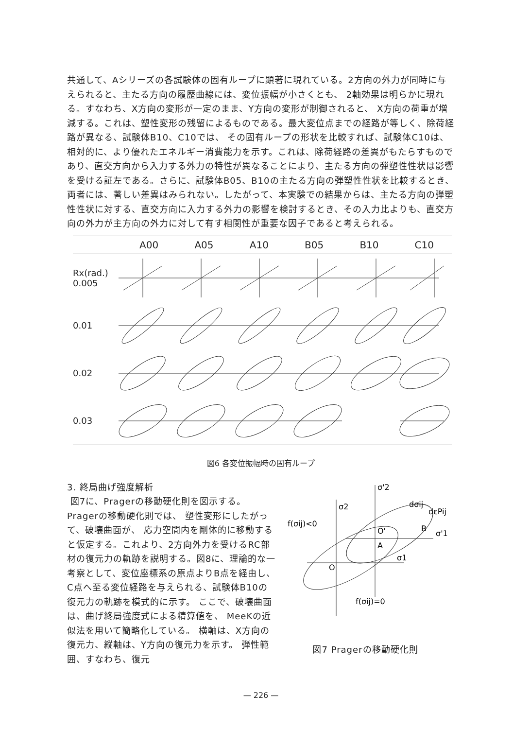共通して、Aシリーズの各試験体の固有ループに顕著に現れている。2方向の外力が同時に与えられると、主たる方向の履歴曲線には、変位振幅が小さくとも、 2軸効果は明らかに現れる。すなわち、X方向の変形が一定のまま、Y方向の変形が制御されると、 X方向の荷重が増減する。これは、塑性変形の残留によるものである。最大変位点までの経路が等しく、除荷経路が異なる、試験体B10、C10では、 その固有ループの形状を比較すれば、試験体C10は、相対的に、より優れたエネルギー消費能力を示す。これは、除荷経路の差異がもたらすものであり、直交方向から入力する外力の特性が異なることにより、主たる方向の弾塑性性状は影響を受ける証左である。さらに、試験体B05、B10の主たる方向の弾塑性性状を比較するとき、両者には、著しい差異はみられない。したがって、本実験での結果からは、主たる方向の弾塑性性状に対する、直交方向に入力する外力の影響を検討するとき、その入力比よりも、直交方向の外力が主方向の外力に対して有す相関性が重要な因子であると考えられる。
A00 A05 A10 B05 B10 C10
Rx(rad.)
0.005
0.01
0.02
0.03
図6 各変位振幅時の固有ループ
3. 終局曲げ強度解析
図7に、Pragerの移動硬化則を図示する。Pragerの移動硬化則では、 塑性変形にしたがって、破壊曲面が、 応力空間内を剛体的に移動すると仮定する。これより、2方向外力を受けるRC部材の復元力の軌跡を説明する。図8に、理論的な一考察として、変位座標系の原点よりB点を経由し、 C点へ至る変位経路を与えられる、試験体B10の復元力の軌跡を模式的に示す。 ここで、破壊曲面は、曲げ終局強度式による精算値を、 MeeKの近似法を用いて簡略化している。 横軸は、X方向の復元力、縦軸は、Y方向の復元力を示す。 弾性範囲、すなわち、復元
σ'2
σ2
dσij
dεPij
f(σij)<0
B
σ'1
O'
A
σ1
O
f(σij)=0
図7 Pragerの移動硬化則
— 226 —